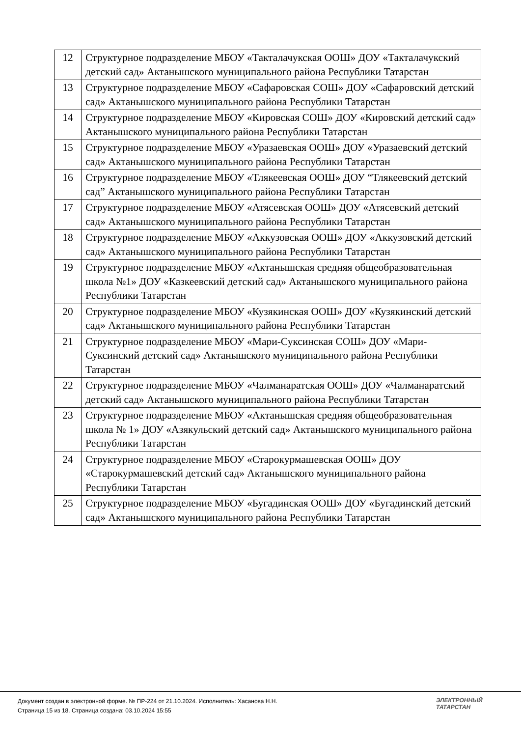| 12 | Структурное подразделение МБОУ «Такталачукская ООШ» ДОУ «Такталачукский детский сад» Актанышского муниципального района Республики Татарстан |
| 13 | Структурное подразделение МБОУ «Сафаровская СОШ» ДОУ «Сафаровский детский сад» Актанышского муниципального района Республики Татарстан |
| 14 | Структурное подразделение МБОУ «Кировская СОШ» ДОУ «Кировский детский сад» Актанышского муниципального района Республики Татарстан |
| 15 | Структурное подразделение МБОУ «Уразаевская ООШ» ДОУ «Уразаевский детский сад» Актанышского муниципального района Республики Татарстан |
| 16 | Структурное подразделение МБОУ «Тлякеевская ООШ» ДОУ “Тлякеевский детский сад” Актанышского муниципального района Республики Татарстан |
| 17 | Структурное подразделение МБОУ «Атясевская ООШ» ДОУ «Атясевский детский сад» Актанышского муниципального района Республики Татарстан |
| 18 | Структурное подразделение МБОУ «Аккузовская ООШ» ДОУ «Аккузовский детский сад» Актанышского муниципального района Республики Татарстан |
| 19 | Структурное подразделение МБОУ «Актанышская средняя общеобразовательная школа №1» ДОУ «Казкеевский детский сад» Актанышского муниципального района Республики Татарстан |
| 20 | Структурное подразделение МБОУ «Кузякинская ООШ» ДОУ «Кузякинский детский сад» Актанышского муниципального района Республики Татарстан |
| 21 | Структурное подразделение МБОУ «Мари-Суксинская СОШ» ДОУ «Мари-Суксинский детский сад» Актанышского муниципального района Республики Татарстан |
| 22 | Структурное подразделение МБОУ «Чалманаратская ООШ» ДОУ «Чалманаратский детский сад» Актанышского муниципального района Республики Татарстан |
| 23 | Структурное подразделение МБОУ «Актанышская средняя общеобразовательная школа № 1» ДОУ «Азякульский детский сад» Актанышского муниципального района Республики Татарстан |
| 24 | Структурное подразделение МБОУ «Старокурмашевская ООШ» ДОУ «Старокурмашевский детский сад» Актанышского муниципального района Республики Татарстан |
| 25 | Структурное подразделение МБОУ «Бугадинская ООШ» ДОУ «Бугадинский детский сад» Актанышского муниципального района Республики Татарстан |
Документ создан в электронной форме. № ПР-224 от 21.10.2024. Исполнитель: Хасанова Н.Н.
Страница 15 из 18. Страница создана: 03.10.2024 15:55
ЭЛЕКТРОННЫЙ
ТАТАРСТАН